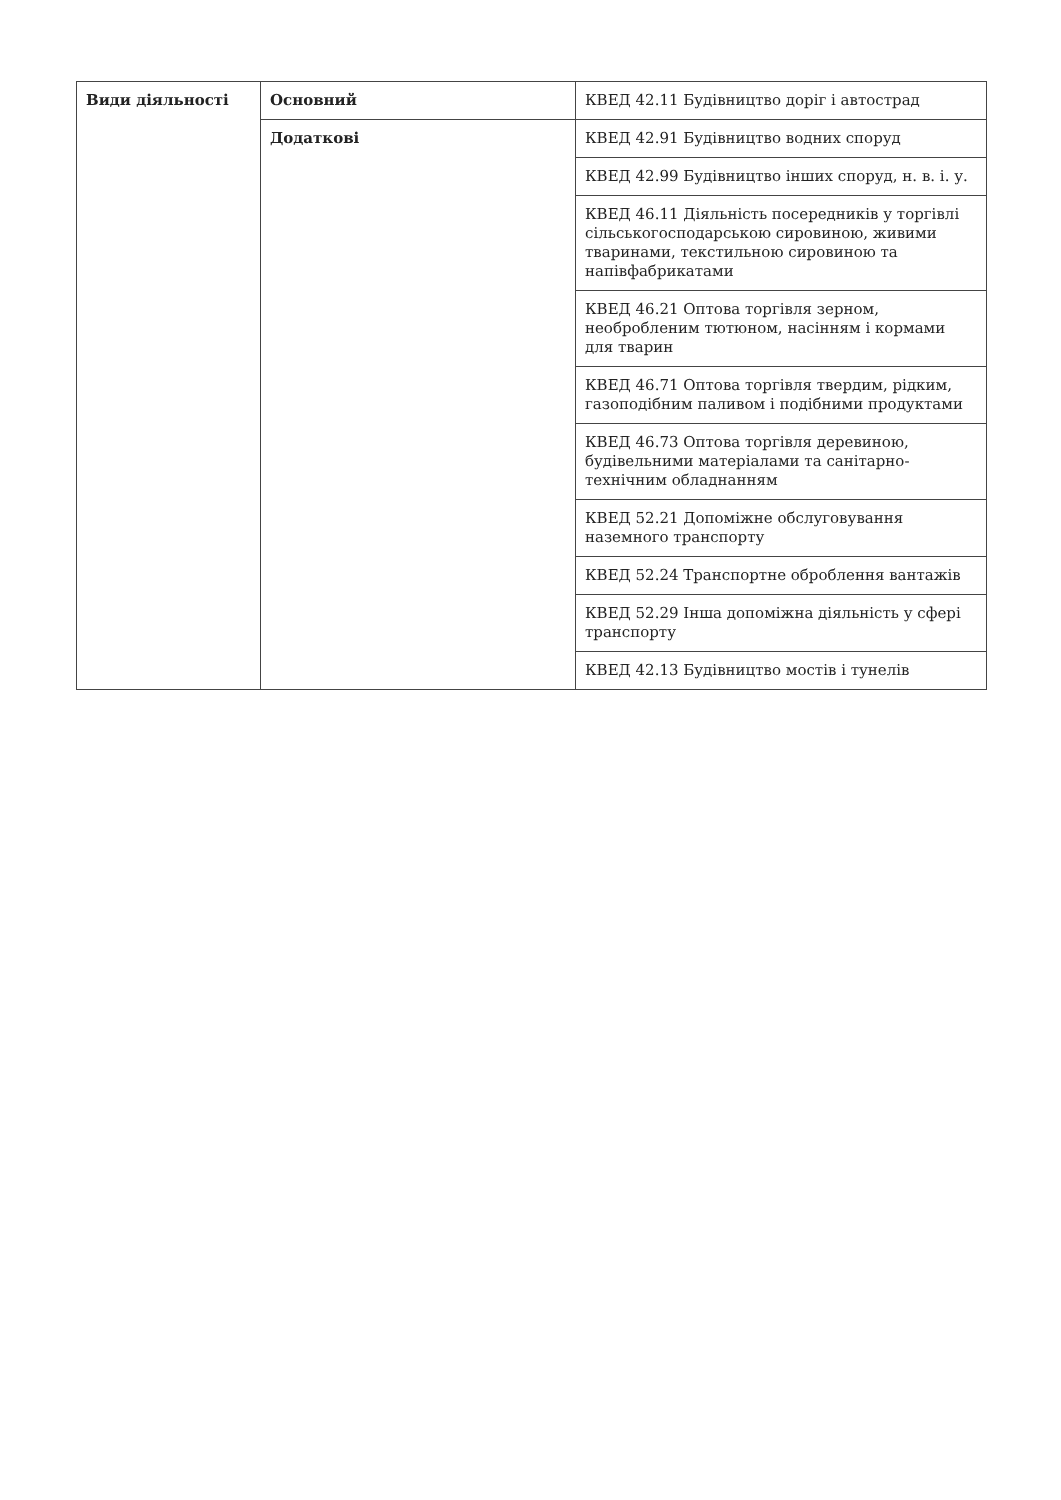| Види діяльності | Основний | КВЕД 42.11 Будівництво доріг і автострад |
| | Додаткові | КВЕД 42.91 Будівництво водних споруд |
| | | КВЕД 42.99 Будівництво інших споруд, н. в. і. у. |
| | | КВЕД 46.11 Діяльність посередників у торгівлі сільськогосподарською сировиною, живими тваринами, текстильною сировиною та напівфабрикатами |
| | | КВЕД 46.21 Оптова торгівля зерном, необробленим тютюном, насінням і кормами для тварин |
| | | КВЕД 46.71 Оптова торгівля твердим, рідким, газоподібним паливом і подібними продуктами |
| | | КВЕД 46.73 Оптова торгівля деревиною, будівельними матеріалами та санітарно-технічним обладнанням |
| | | КВЕД 52.21 Допоміжне обслуговування наземного транспорту |
| | | КВЕД 52.24 Транспортне оброблення вантажів |
| | | КВЕД 52.29 Інша допоміжна діяльність у сфері транспорту |
| | | КВЕД 42.13 Будівництво мостів і тунелів |